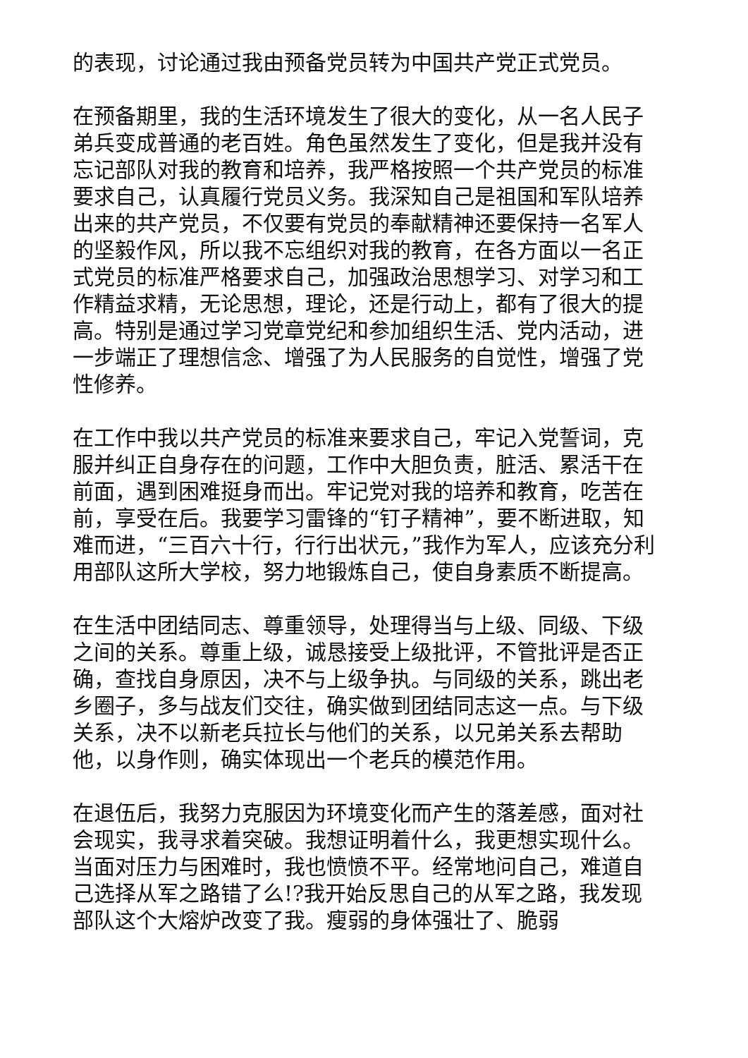的表现，讨论通过我由预备党员转为中国共产党正式党员。
在预备期里，我的生活环境发生了很大的变化，从一名人民子弟兵变成普通的老百姓。角色虽然发生了变化，但是我并没有忘记部队对我的教育和培养，我严格按照一个共产党员的标准要求自己，认真履行党员义务。我深知自己是祖国和军队培养出来的共产党员，不仅要有党员的奉献精神还要保持一名军人的坚毅作风，所以我不忘组织对我的教育，在各方面以一名正式党员的标准严格要求自己，加强政治思想学习、对学习和工作精益求精，无论思想，理论，还是行动上，都有了很大的提高。特别是通过学习党章党纪和参加组织生活、党内活动，进一步端正了理想信念、增强了为人民服务的自觉性，增强了党性修养。
在工作中我以共产党员的标准来要求自己，牢记入党誓词，克服并纠正自身存在的问题，工作中大胆负责，脏活、累活干在前面，遇到困难挺身而出。牢记党对我的培养和教育，吃苦在前，享受在后。我要学习雷锋的“钉子精神”，要不断进取，知难而进，“三百六十行，行行出状元，”我作为军人，应该充分利用部队这所大学校，努力地锻炼自己，使自身素质不断提高。
在生活中团结同志、尊重领导，处理得当与上级、同级、下级之间的关系。尊重上级，诚恳接受上级批评，不管批评是否正确，查找自身原因，决不与上级争执。与同级的关系，跳出老乡圈子，多与战友们交往，确实做到团结同志这一点。与下级关系，决不以新老兵拉长与他们的关系，以兄弟关系去帮助他，以身作则，确实体现出一个老兵的模范作用。
在退伍后，我努力克服因为环境变化而产生的落差感，面对社会现实，我寻求着突破。我想证明着什么，我更想实现什么。当面对压力与困难时，我也愤愤不平。经常地问自己，难道自己选择从军之路错了么!?我开始反思自己的从军之路，我发现部队这个大熔炉改变了我。瘦弱的身体强壮了、脆弱